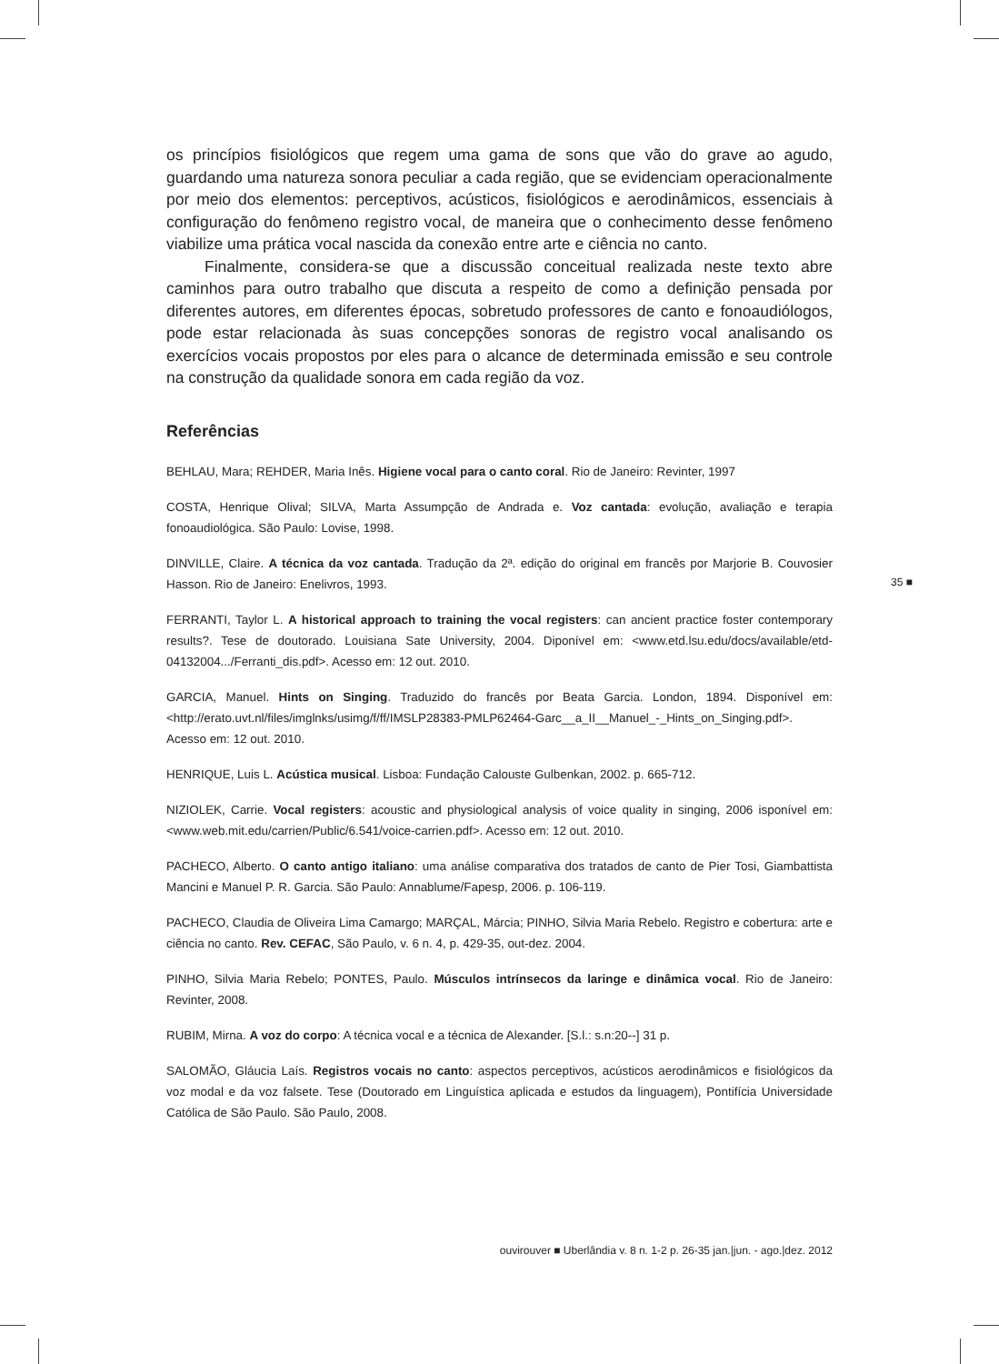os princípios fisiológicos que regem uma gama de sons que vão do grave ao agudo, guardando uma natureza sonora peculiar a cada região, que se evidenciam operacionalmente por meio dos elementos: perceptivos, acústicos, fisiológicos e aerodinâmicos, essenciais à configuração do fenômeno registro vocal, de maneira que o conhecimento desse fenômeno viabilize uma prática vocal nascida da conexão entre arte e ciência no canto.
Finalmente, considera-se que a discussão conceitual realizada neste texto abre caminhos para outro trabalho que discuta a respeito de como a definição pensada por diferentes autores, em diferentes épocas, sobretudo professores de canto e fonoaudiólogos, pode estar relacionada às suas concepções sonoras de registro vocal analisando os exercícios vocais propostos por eles para o alcance de determinada emissão e seu controle na construção da qualidade sonora em cada região da voz.
Referências
BEHLAU, Mara; REHDER, Maria Inês. Higiene vocal para o canto coral. Rio de Janeiro: Revinter, 1997
COSTA, Henrique Olival; SILVA, Marta Assumpção de Andrada e. Voz cantada: evolução, avaliação e terapia fonoaudiológica. São Paulo: Lovise, 1998.
DINVILLE, Claire. A técnica da voz cantada. Tradução da 2ª. edição do original em francês por Marjorie B. Couvosier Hasson. Rio de Janeiro: Enelivros, 1993.
FERRANTI, Taylor L. A historical approach to training the vocal registers: can ancient practice foster contemporary results?. Tese de doutorado. Louisiana Sate University, 2004. Diponível em: <www.etd.lsu.edu/docs/available/etd-04132004.../Ferranti_dis.pdf>. Acesso em: 12 out. 2010.
GARCIA, Manuel. Hints on Singing. Traduzido do francês por Beata Garcia. London, 1894. Disponível em: <http://erato.uvt.nl/files/imglnks/usimg/f/ff/IMSLP28383-PMLP62464-Garc__a_II__Manuel_-_Hints_on_Singing.pdf>. Acesso em: 12 out. 2010.
HENRIQUE, Luis L. Acústica musical. Lisboa: Fundação Calouste Gulbenkan, 2002. p. 665-712.
NIZIOLEK, Carrie. Vocal registers: acoustic and physiological analysis of voice quality in singing, 2006 isponível em: <www.web.mit.edu/carrien/Public/6.541/voice-carrien.pdf>. Acesso em: 12 out. 2010.
PACHECO, Alberto. O canto antigo italiano: uma análise comparativa dos tratados de canto de Pier Tosi, Giambattista Mancini e Manuel P. R. Garcia. São Paulo: Annablume/Fapesp, 2006. p. 106-119.
PACHECO, Claudia de Oliveira Lima Camargo; MARÇAL, Márcia; PINHO, Silvia Maria Rebelo. Registro e cobertura: arte e ciência no canto. Rev. CEFAC, São Paulo, v. 6 n. 4, p. 429-35, out-dez. 2004.
PINHO, Silvia Maria Rebelo; PONTES, Paulo. Músculos intrínsecos da laringe e dinâmica vocal. Rio de Janeiro: Revinter, 2008.
RUBIM, Mirna. A voz do corpo: A técnica vocal e a técnica de Alexander. [S.l.: s.n:20--] 31 p.
SALOMÃO, Gláucia Laís. Registros vocais no canto: aspectos perceptivos, acústicos aerodinâmicos e fisiológicos da voz modal e da voz falsete. Tese (Doutorado em Linguística aplicada e estudos da linguagem), Pontifícia Universidade Católica de São Paulo. São Paulo, 2008.
35 ■
ouvirouver ■ Uberlândia v. 8 n. 1-2 p. 26-35 jan.|jun. - ago.|dez. 2012